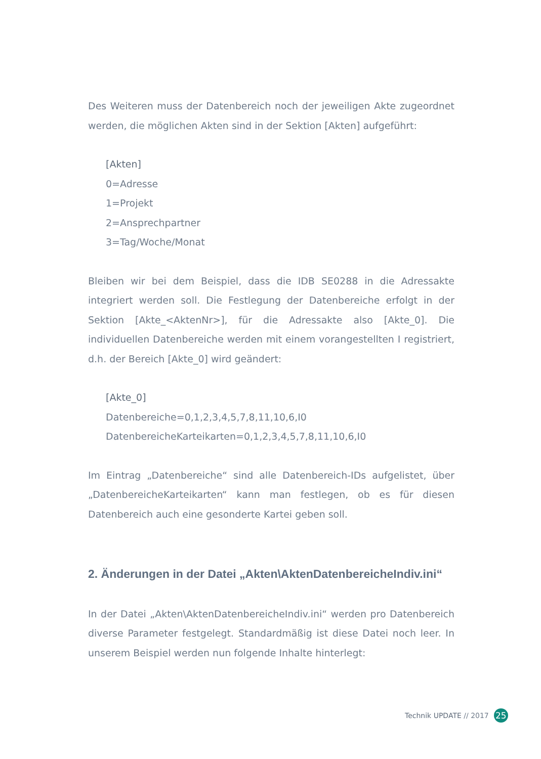Des Weiteren muss der Datenbereich noch der jeweiligen Akte zugeordnet werden, die möglichen Akten sind in der Sektion [Akten] aufgeführt:
[Akten]
0=Adresse
1=Projekt
2=Ansprechpartner
3=Tag/Woche/Monat
Bleiben wir bei dem Beispiel, dass die IDB SE0288 in die Adressakte integriert werden soll. Die Festlegung der Datenbereiche erfolgt in der Sektion [Akte_<AktenNr>], für die Adressakte also [Akte_0]. Die individuellen Datenbereiche werden mit einem vorangestellten I registriert, d.h. der Bereich [Akte_0] wird geändert:
[Akte_0]
Datenbereiche=0,1,2,3,4,5,7,8,11,10,6,I0
DatenbereicheKarteikarten=0,1,2,3,4,5,7,8,11,10,6,I0
Im Eintrag „Datenbereiche“ sind alle Datenbereich-IDs aufgelistet, über „DatenbereicheKarteikarten“ kann man festlegen, ob es für diesen Datenbereich auch eine gesonderte Kartei geben soll.
2. Änderungen in der Datei „Akten\AktenDatenbereicheIndiv.ini“
In der Datei „Akten\AktenDatenbereicheIndiv.ini“ werden pro Datenbereich diverse Parameter festgelegt. Standardmäßig ist diese Datei noch leer. In unserem Beispiel werden nun folgende Inhalte hinterlegt:
Technik UPDATE // 2017 25